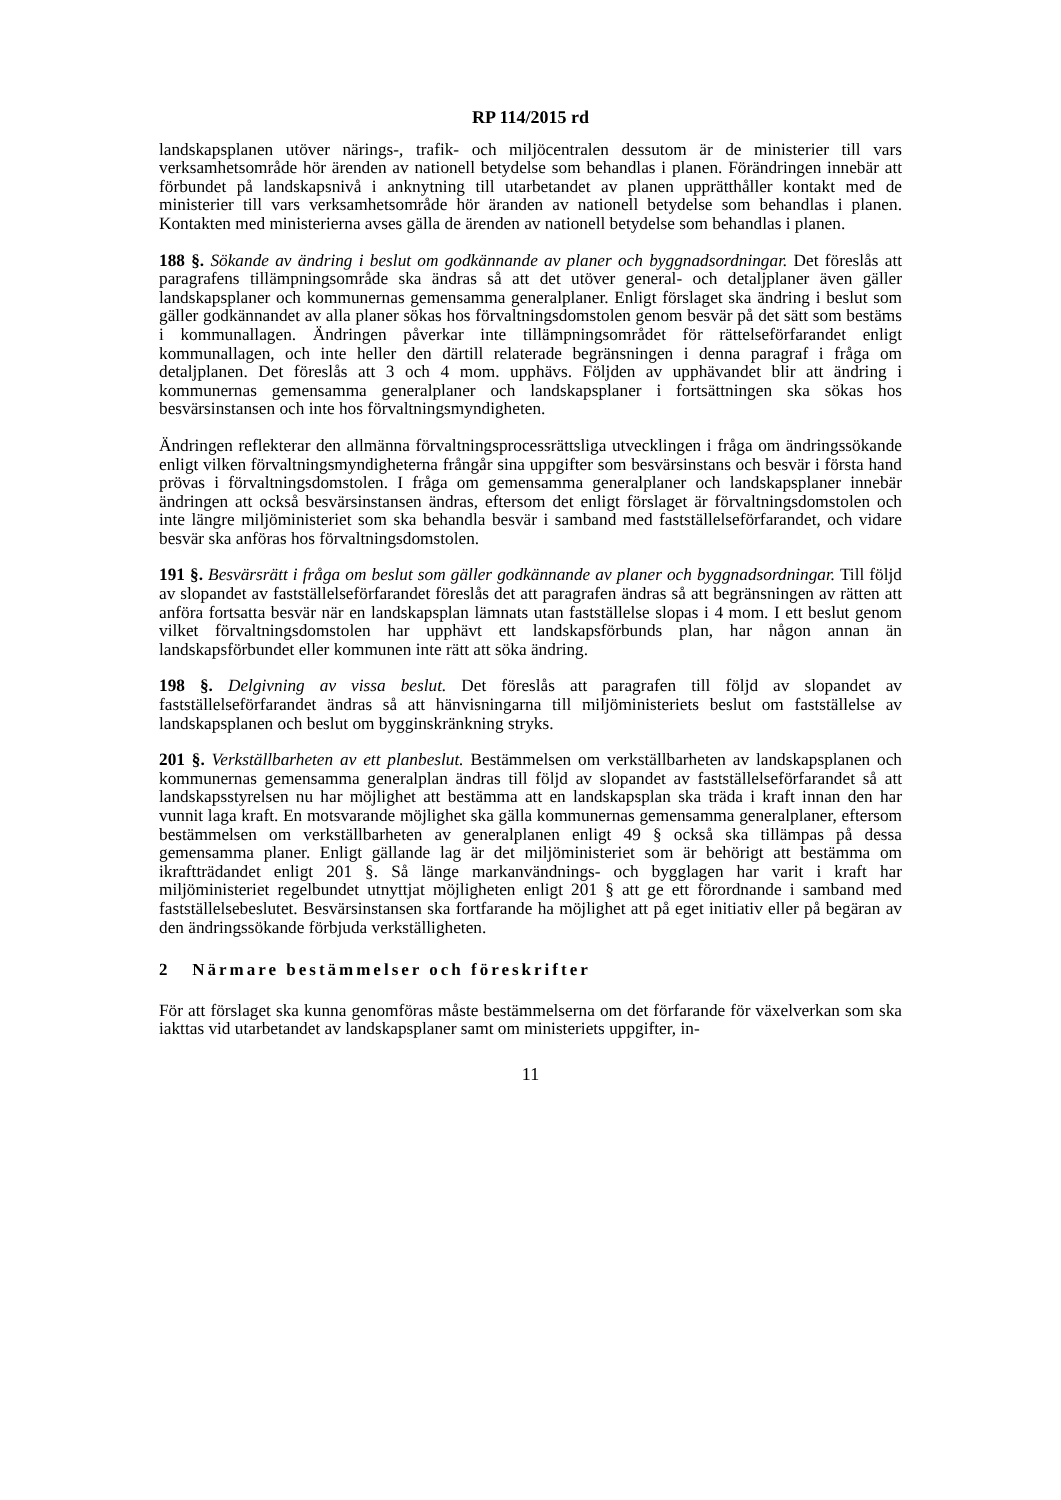RP 114/2015 rd
landskapsplanen utöver närings-, trafik- och miljöcentralen dessutom är de ministerier till vars verksamhetsområde hör ärenden av nationell betydelse som behandlas i planen. Förändringen innebär att förbundet på landskapsnivå i anknytning till utarbetandet av planen upprätthåller kontakt med de ministerier till vars verksamhetsområde hör äranden av nationell betydelse som behandlas i planen. Kontakten med ministerierna avses gälla de ärenden av nationell betydelse som behandlas i planen.
188 §. Sökande av ändring i beslut om godkännande av planer och byggnadsordningar. Det föreslås att paragrafens tillämpningsområde ska ändras så att det utöver general- och detaljplaner även gäller landskapsplaner och kommunernas gemensamma generalplaner. Enligt förslaget ska ändring i beslut som gäller godkännandet av alla planer sökas hos förvaltningsdomstolen genom besvär på det sätt som bestäms i kommunallagen. Ändringen påverkar inte tillämpningsområdet för rättelseförfarandet enligt kommunallagen, och inte heller den därtill relaterade begränsningen i denna paragraf i fråga om detaljplanen. Det föreslås att 3 och 4 mom. upphävs. Följden av upphävandet blir att ändring i kommunernas gemensamma generalplaner och landskapsplaner i fortsättningen ska sökas hos besvärsinstansen och inte hos förvaltningsmyndigheten.
Ändringen reflekterar den allmänna förvaltningsprocessrättsliga utvecklingen i fråga om ändringssökande enligt vilken förvaltningsmyndigheterna frångår sina uppgifter som besvärsinstans och besvär i första hand prövas i förvaltningsdomstolen. I fråga om gemensamma generalplaner och landskapsplaner innebär ändringen att också besvärsinstansen ändras, eftersom det enligt förslaget är förvaltningsdomstolen och inte längre miljöministeriet som ska behandla besvär i samband med fastställelseförfarandet, och vidare besvär ska anföras hos förvaltningsdomstolen.
191 §. Besvärsrätt i fråga om beslut som gäller godkännande av planer och byggnadsordningar. Till följd av slopandet av fastställelseförfarandet föreslås det att paragrafen ändras så att begränsningen av rätten att anföra fortsatta besvär när en landskapsplan lämnats utan fastställelse slopas i 4 mom. I ett beslut genom vilket förvaltningsdomstolen har upphävt ett landskapsförbunds plan, har någon annan än landskapsförbundet eller kommunen inte rätt att söka ändring.
198 §. Delgivning av vissa beslut. Det föreslås att paragrafen till följd av slopandet av fastställelseförfarandet ändras så att hänvisningarna till miljöministeriets beslut om fastställelse av landskapsplanen och beslut om bygginskränkning stryks.
201 §. Verkställbarheten av ett planbeslut. Bestämmelsen om verkställbarheten av landskapsplanen och kommunernas gemensamma generalplan ändras till följd av slopandet av fastställelseförfarandet så att landskapsstyrelsen nu har möjlighet att bestämma att en landskapsplan ska träda i kraft innan den har vunnit laga kraft. En motsvarande möjlighet ska gälla kommunernas gemensamma generalplaner, eftersom bestämmelsen om verkställbarheten av generalplanen enligt 49 § också ska tillämpas på dessa gemensamma planer. Enligt gällande lag är det miljöministeriet som är behörigt att bestämma om ikraftträdandet enligt 201 §. Så länge markanvändnings- och bygglagen har varit i kraft har miljöministeriet regelbundet utnyttjat möjligheten enligt 201 § att ge ett förordnande i samband med fastställelsebeslutet. Besvärsinstansen ska fortfarande ha möjlighet att på eget initiativ eller på begäran av den ändringssökande förbjuda verkställigheten.
2 Närmare bestämmelser och föreskrifter
För att förslaget ska kunna genomföras måste bestämmelserna om det förfarande för växelverkan som ska iakttas vid utarbetandet av landskapsplaner samt om ministeriets uppgifter, in-
11